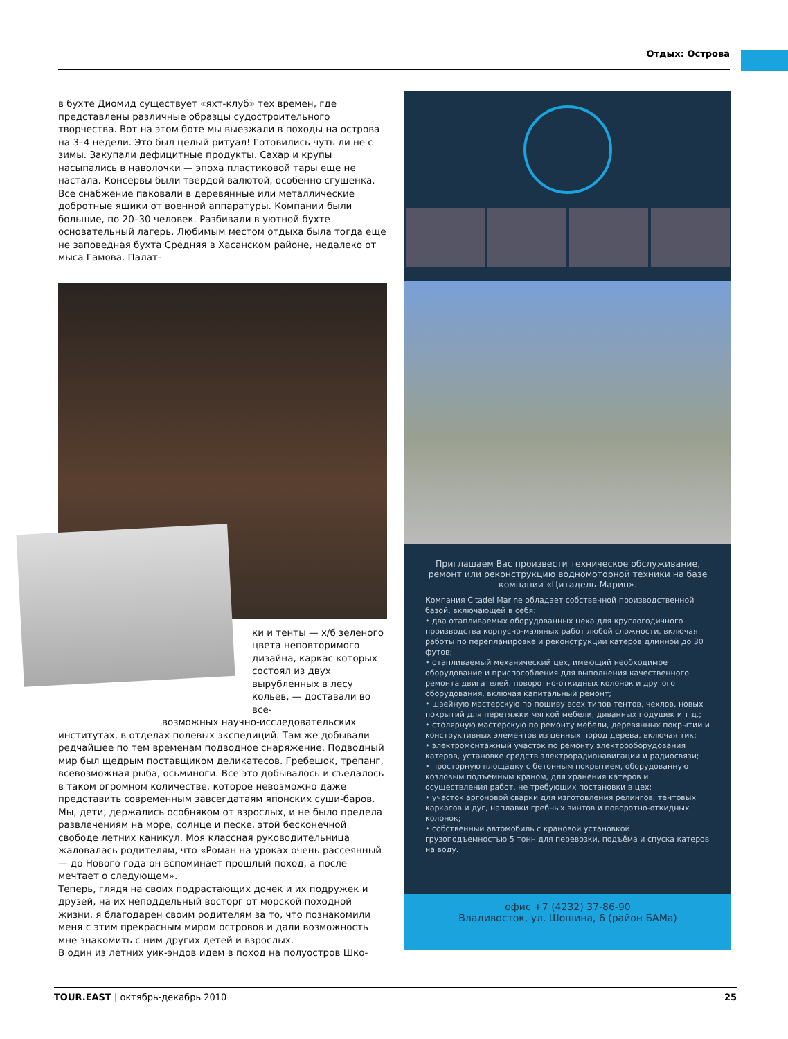Отдых: Острова
в бухте Диомид существует «яхт-клуб» тех времен, где представлены различные образцы судостроительного творчества. Вот на этом боте мы выезжали в походы на острова на 3–4 недели. Это был целый ритуал! Готовились чуть ли не с зимы. Закупали дефицитные продукты. Сахар и крупы насыпались в наволочки — эпоха пластиковой тары еще не настала. Консервы были твердой валютой, особенно сгущенка. Все снабжение паковали в деревянные или металлические добротные ящики от военной аппаратуры. Компании были большие, по 20–30 человек. Разбивали в уютной бухте основательный лагерь. Любимым местом отдыха была тогда еще не заповедная бухта Средняя в Хасанском районе, недалеко от мыса Гамова. Палат-
ки и тенты — х/б зеленого цвета неповторимого дизайна, каркас которых состоял из двух вырубленных в лесу кольев, — доставали во все-
возможных научно-исследовательских
институтах, в отделах полевых экспедиций. Там же добывали редчайшее по тем временам подводное снаряжение. Подводный мир был щедрым поставщиком деликатесов. Гребешок, трепанг, всевозможная рыба, осьминоги. Все это добывалось и съедалось в таком огромном количестве, которое невозможно даже представить современным завсегдатаям японских суши-баров. Мы, дети, держались особняком от взрослых, и не было предела развлечениям на море, солнце и песке, этой бесконечной свободе летних каникул. Моя классная руководительница жаловалась родителям, что «Роман на уроках очень рассеянный — до Нового года он вспоминает прошлый поход, а после мечтает о следующем».
Теперь, глядя на своих подрастающих дочек и их подружек и друзей, на их неподдельный восторг от морской походной жизни, я благодарен своим родителям за то, что познакомили меня с этим прекрасным миром островов и дали возможность мне знакомить с ним других детей и взрослых.
В один из летних уик-эндов идем в поход на полуостров Шко-
Приглашаем Вас произвести техническое обслуживание, ремонт или реконструкцию водномоторной техники на базе компании «Цитадель-Марин».
Компания Citadel Marine обладает собственной производственной базой, включающей в себя:
• два отапливаемых оборудованных цеха для круглогодичного производства корпусно-маляных работ любой сложности, включая работы по перепланировке и реконструкции катеров длинной до 30 футов;
• отапливаемый механический цех, имеющий необходимое оборудование и приспособления для выполнения качественного ремонта двигателей, поворотно-откидных колонок и другого оборудования, включая капитальный ремонт;
• швейную мастерскую по пошиву всех типов тентов, чехлов, новых покрытий для перетяжки мягкой мебели, диванных подушек и т.д.;
• столярную мастерскую по ремонту мебели, деревянных покрытий и конструктивных элементов из ценных пород дерева, включая тик;
• электромонтажный участок по ремонту электрооборудования катеров, установке средств электрорадионавигации и радиосвязи;
• просторную площадку с бетонным покрытием, оборудованную козловым подъемным краном, для хранения катеров и осуществления работ, не требующих постановки в цех;
• участок аргоновой сварки для изготовления релингов, тентовых каркасов и дуг, наплавки гребных винтов и поворотно-откидных колонок;
• собственный автомобиль с крановой установкой грузоподъемностью 5 тонн для перевозки, подъёма и спуска катеров на воду.
офис +7 (4232) 37-86-90
Владивосток, ул. Шошина, 6 (район БАМа)
TOUR.EAST | октябрь-декабрь 2010 25